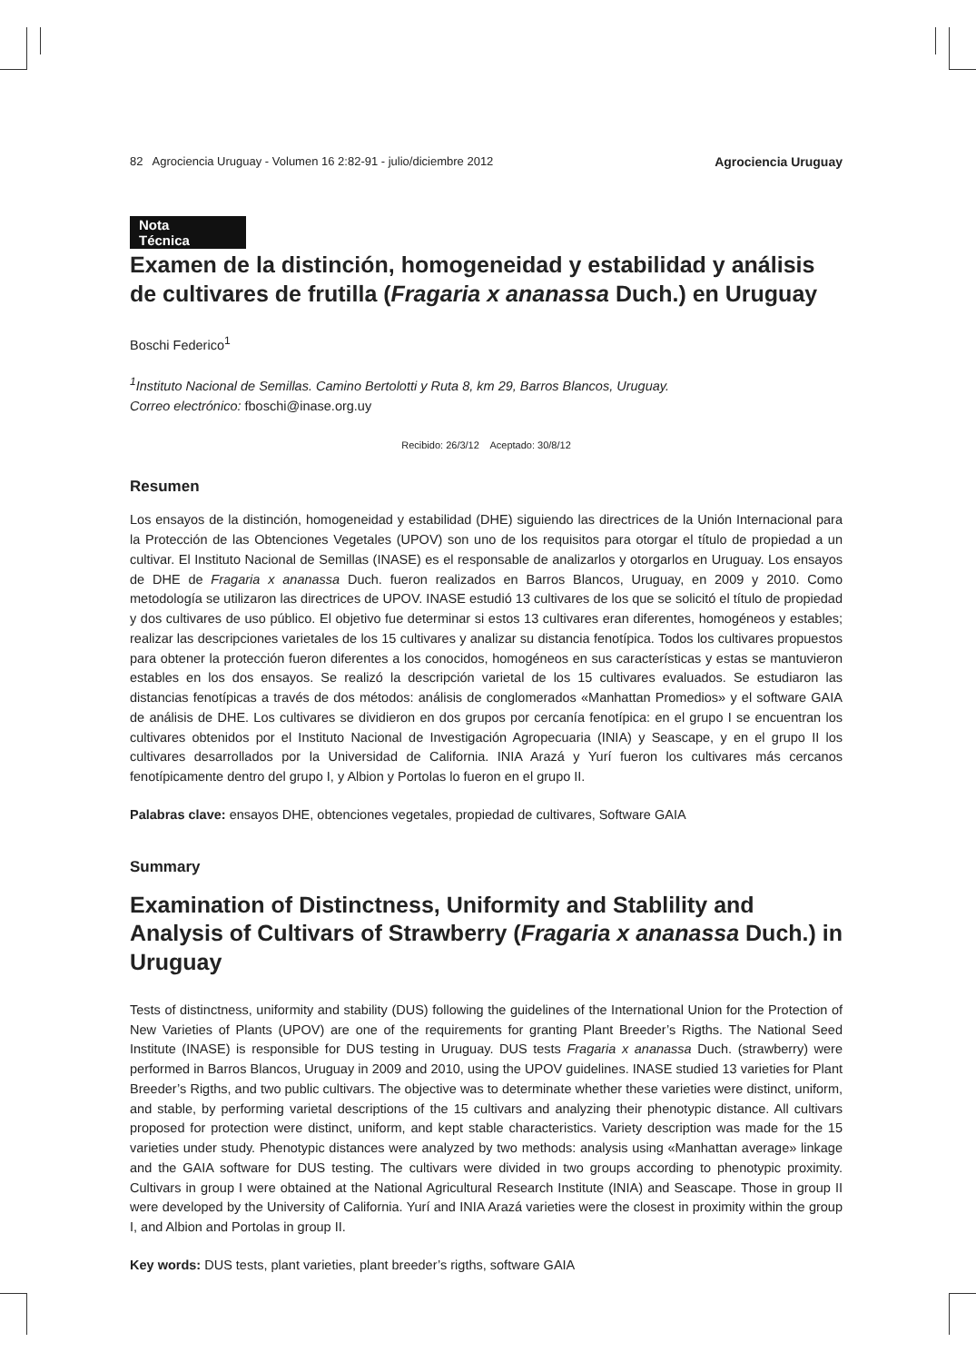82 Agrociencia Uruguay - Volumen 16 2:82-91 - julio/diciembre 2012 Agrociencia Uruguay
Nota Técnica
Examen de la distinción, homogeneidad y estabilidad y análisis de cultivares de frutilla (Fragaria x ananassa Duch.) en Uruguay
Boschi Federico<sup>1</sup>
<sup>1</sup> Instituto Nacional de Semillas. Camino Bertolotti y Ruta 8, km 29, Barros Blancos, Uruguay.
Correo electrónico: fboschi@inase.org.uy
Recibido: 26/3/12 Aceptado: 30/8/12
Resumen
Los ensayos de la distinción, homogeneidad y estabilidad (DHE) siguiendo las directrices de la Unión Internacional para la Protección de las Obtenciones Vegetales (UPOV) son uno de los requisitos para otorgar el título de propiedad a un cultivar. El Instituto Nacional de Semillas (INASE) es el responsable de analizarlos y otorgarlos en Uruguay. Los ensayos de DHE de Fragaria x ananassa Duch. fueron realizados en Barros Blancos, Uruguay, en 2009 y 2010. Como metodología se utilizaron las directrices de UPOV. INASE estudió 13 cultivares de los que se solicitó el título de propiedad y dos cultivares de uso público. El objetivo fue determinar si estos 13 cultivares eran diferentes, homogéneos y estables; realizar las descripciones varietales de los 15 cultivares y analizar su distancia fenotípica. Todos los cultivares propuestos para obtener la protección fueron diferentes a los conocidos, homogéneos en sus características y estas se mantuvieron estables en los dos ensayos. Se realizó la descripción varietal de los 15 cultivares evaluados. Se estudiaron las distancias fenotípicas a través de dos métodos: análisis de conglomerados «Manhattan Promedios» y el software GAIA de análisis de DHE. Los cultivares se dividieron en dos grupos por cercanía fenotípica: en el grupo I se encuentran los cultivares obtenidos por el Instituto Nacional de Investigación Agropecuaria (INIA) y Seascape, y en el grupo II los cultivares desarrollados por la Universidad de California. INIA Arazá y Yurí fueron los cultivares más cercanos fenotípicamente dentro del grupo I, y Albion y Portolas lo fueron en el grupo II.
Palabras clave: ensayos DHE, obtenciones vegetales, propiedad de cultivares, Software GAIA
Summary
Examination of Distinctness, Uniformity and Stablility and Analysis of Cultivars of Strawberry (Fragaria x ananassa Duch.) in Uruguay
Tests of distinctness, uniformity and stability (DUS) following the guidelines of the International Union for the Protection of New Varieties of Plants (UPOV) are one of the requirements for granting Plant Breeder’s Rigths. The National Seed Institute (INASE) is responsible for DUS testing in Uruguay. DUS tests Fragaria x ananassa Duch. (strawberry) were performed in Barros Blancos, Uruguay in 2009 and 2010, using the UPOV guidelines. INASE studied 13 varieties for Plant Breeder’s Rigths, and two public cultivars. The objective was to determinate whether these varieties were distinct, uniform, and stable, by performing varietal descriptions of the 15 cultivars and analyzing their phenotypic distance. All cultivars proposed for protection were distinct, uniform, and kept stable characteristics. Variety description was made for the 15 varieties under study. Phenotypic distances were analyzed by two methods: analysis using «Manhattan average» linkage and the GAIA software for DUS testing. The cultivars were divided in two groups according to phenotypic proximity. Cultivars in group I were obtained at the National Agricultural Research Institute (INIA) and Seascape. Those in group II were developed by the University of California. Yurí and INIA Arazá varieties were the closest in proximity within the group I, and Albion and Portolas in group II.
Key words: DUS tests, plant varieties, plant breeder’s rigths, software GAIA